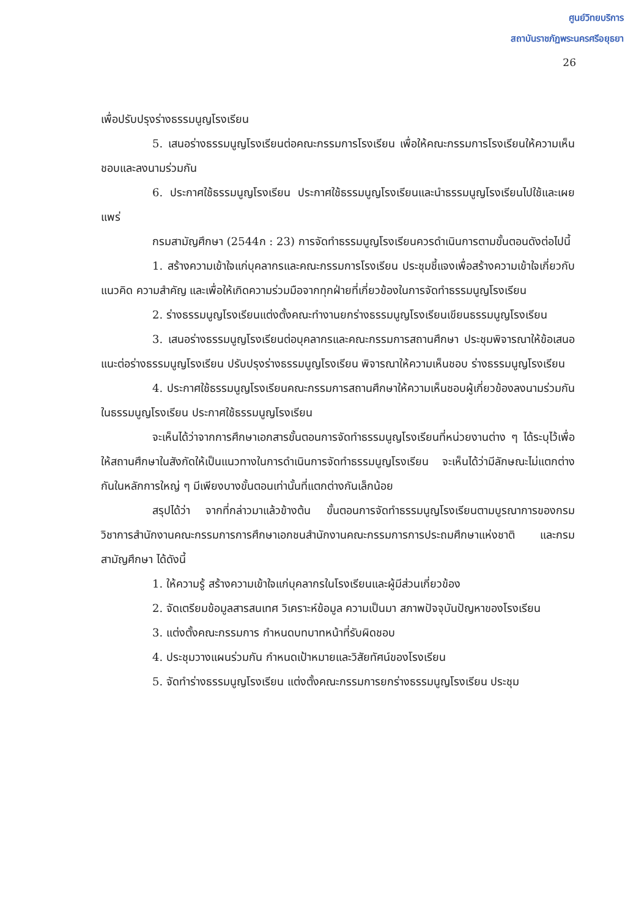ศูนย์วิทยบริการ
สถาบันราชภัฏพระนครศรีอยุธยา
26
เพื่อปรับปรุงร่างธรรมนูญโรงเรียน
5. เสนอร่างธรรมนูญโรงเรียนต่อคณะกรรมการโรงเรียน เพื่อให้คณะกรรมการโรงเรียนให้ความเห็นชอบและลงนามร่วมกัน
6. ประกาศใช้ธรรมนูญโรงเรียน ประกาศใช้ธรรมนูญโรงเรียนและนำธรรมนูญโรงเรียนไปใช้และเผยแพร่
กรมสามัญศึกษา (2544ก : 23) การจัดทำธรรมนูญโรงเรียนควรดำเนินการตามขั้นตอนดังต่อไปนี้
1. สร้างความเข้าใจแก่บุคลากรและคณะกรรมการโรงเรียน ประชุมชี้แจงเพื่อสร้างความเข้าใจเกี่ยวกับแนวคิด ความสำคัญ และเพื่อให้เกิดความร่วมมือจากทุกฝ่ายที่เกี่ยวข้องในการจัดทำธรรมนูญโรงเรียน
2. ร่างธรรมนูญโรงเรียนแต่งตั้งคณะทำงานยกร่างธรรมนูญโรงเรียนเขียนธรรมนูญโรงเรียน
3. เสนอร่างธรรมนูญโรงเรียนต่อบุคลากรและคณะกรรมการสถานศึกษา ประชุมพิจารณาให้ข้อเสนอแนะต่อร่างธรรมนูญโรงเรียน ปรับปรุงร่างธรรมนูญโรงเรียน พิจารณาให้ความเห็นชอบ ร่างธรรมนูญโรงเรียน
4. ประกาศใช้ธรรมนูญโรงเรียนคณะกรรมการสถานศึกษาให้ความเห็นชอบผู้เกี่ยวข้องลงนามร่วมกันในธรรมนูญโรงเรียน ประกาศใช้ธรรมนูญโรงเรียน
จะเห็นได้ว่าจากการศึกษาเอกสารขั้นตอนการจัดทำธรรมนูญโรงเรียนที่หน่วยงานต่าง ๆ ได้ระบุไว้เพื่อให้สถานศึกษาในสังกัดให้เป็นแนวทางในการดำเนินการจัดทำธรรมนูญโรงเรียน จะเห็นได้ว่ามีลักษณะไม่แตกต่างกันในหลักการใหญ่ ๆ มีเพียงบางขั้นตอนเท่านั้นที่แตกต่างกันเล็กน้อย
สรุปได้ว่า จากที่กล่าวมาแล้วข้างต้น ขั้นตอนการจัดทำธรรมนูญโรงเรียนตามบูรณาการของกรมวิชาการสำนักงานคณะกรรมการการศึกษาเอกชนสำนักงานคณะกรรมการการประถมศึกษาแห่งชาติ และกรมสามัญศึกษา ได้ดังนี้
1. ให้ความรู้ สร้างความเข้าใจแก่บุคลากรในโรงเรียนและผู้มีส่วนเกี่ยวข้อง
2. จัดเตรียมข้อมูลสารสนเทศ วิเคราะห์ข้อมูล ความเป็นมา สภาพปัจจุบันปัญหาของโรงเรียน
3. แต่งตั้งคณะกรรมการ กำหนดบทบาทหน้าที่รับผิดชอบ
4. ประชุมวางแผนร่วมกัน กำหนดเป้าหมายและวิสัยทัศน์ของโรงเรียน
5. จัดทำร่างธรรมนูญโรงเรียน แต่งตั้งคณะกรรมการยกร่างธรรมนูญโรงเรียน ประชุม